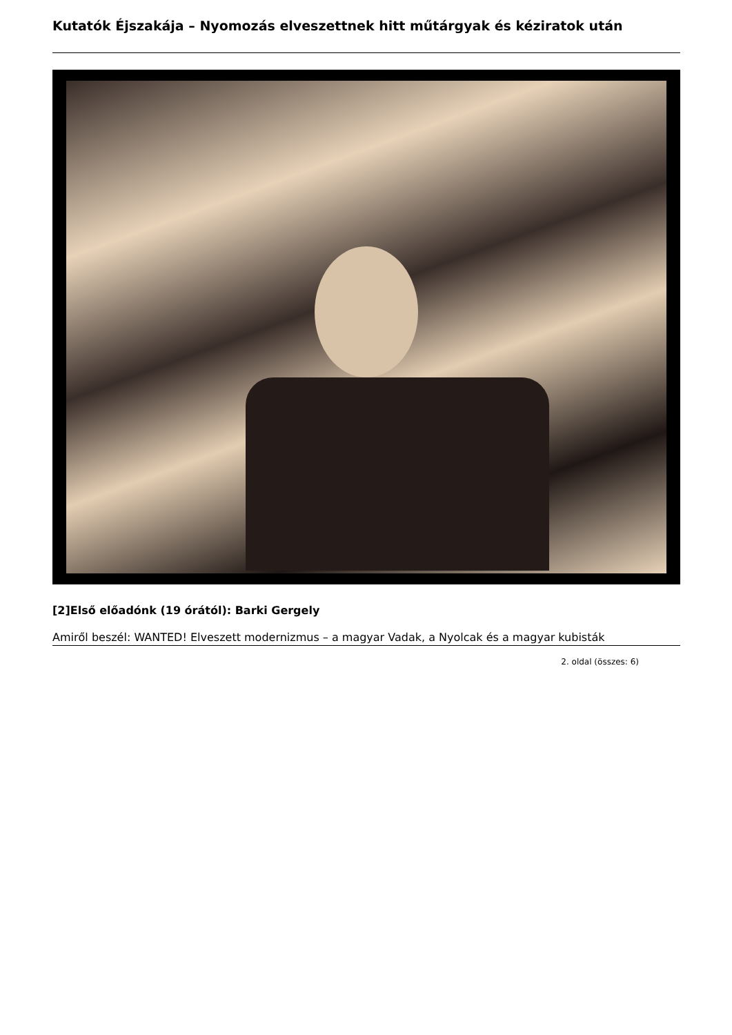Kutatók Éjszakája – Nyomozás elveszettnek hitt műtárgyak és kéziratok után
[2]Első előadónk (19 órától): Barki Gergely
Amiről beszél: WANTED! Elveszett modernizmus – a magyar Vadak, a Nyolcak és a magyar kubisták
2. oldal (összes: 6)